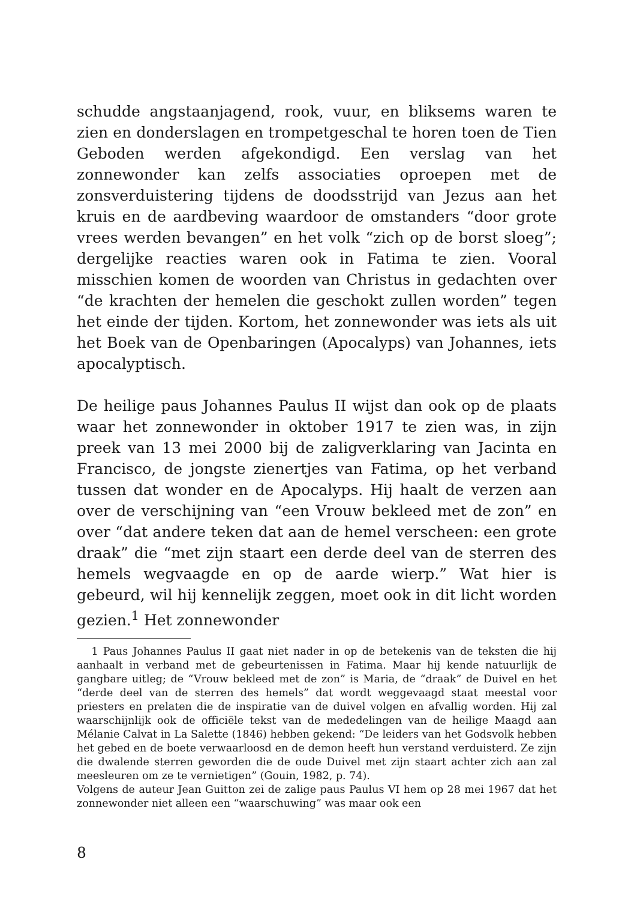schudde angstaanjagend, rook, vuur, en bliksems waren te zien en donderslagen en trompetgeschal te horen toen de Tien Geboden werden afgekondigd. Een verslag van het zonnewonder kan zelfs associaties oproepen met de zonsverduistering tijdens de doodsstrijd van Jezus aan het kruis en de aardbeving waardoor de omstanders “door grote vrees werden bevangen” en het volk “zich op de borst sloeg”; dergelijke reacties waren ook in Fatima te zien. Vooral misschien komen de woorden van Christus in gedachten over “de krachten der hemelen die geschokt zullen worden” tegen het einde der tijden. Kortom, het zonnewonder was iets als uit het Boek van de Openbaringen (Apocalyps) van Johannes, iets apocalyptisch.
De heilige paus Johannes Paulus II wijst dan ook op de plaats waar het zonnewonder in oktober 1917 te zien was, in zijn preek van 13 mei 2000 bij de zaligverklaring van Jacinta en Francisco, de jongste zienertjes van Fatima, op het verband tussen dat wonder en de Apocalyps. Hij haalt de verzen aan over de verschijning van “een Vrouw bekleed met de zon” en over “dat andere teken dat aan de hemel verscheen: een grote draak” die “met zijn staart een derde deel van de sterren des hemels wegvaagde en op de aarde wierp.” Wat hier is gebeurd, wil hij kennelijk zeggen, moet ook in dit licht worden gezien.<sup>1</sup> Het zonnewonder
1 Paus Johannes Paulus II gaat niet nader in op de betekenis van de teksten die hij aanhaalt in verband met de gebeurtenissen in Fatima. Maar hij kende natuurlijk de gangbare uitleg; de “Vrouw bekleed met de zon” is Maria, de “draak” de Duivel en het “derde deel van de sterren des hemels” dat wordt weggevaagd staat meestal voor priesters en prelaten die de inspiratie van de duivel volgen en afvallig worden. Hij zal waarschijnlijk ook de officiële tekst van de mededelingen van de heilige Maagd aan Mélanie Calvat in La Salette (1846) hebben gekend: “De leiders van het Godsvolk hebben het gebed en de boete verwaarloosd en de demon heeft hun verstand verduisterd. Ze zijn die dwalende sterren geworden die de oude Duivel met zijn staart achter zich aan zal meesleuren om ze te vernietigen” (Gouin, 1982, p. 74).
Volgens de auteur Jean Guitton zei de zalige paus Paulus VI hem op 28 mei 1967 dat het zonnewonder niet alleen een “waarschuwing” was maar ook een
8